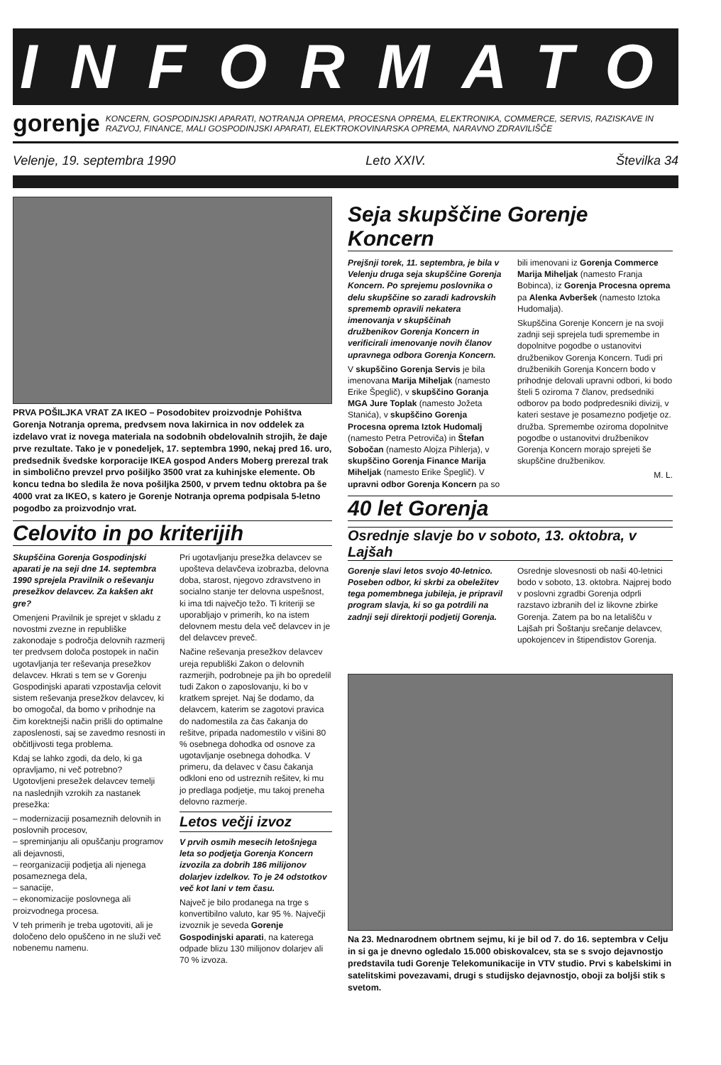INFORMATOR
gorenje
KONCERN, GOSPODINJSKI APARATI, NOTRANJA OPREMA, PROCESNA OPREMA, ELEKTRONIKA, COMMERCE, SERVIS, RAZISKAVE IN RAZVOJ, FINANCE, MALI GOSPODINJSKI APARATI, ELEKTROKOVINARSKA OPREMA, NARAVNO ZDRAVILIŠČE
Velenje, 19. septembra 1990 Leto XXIV. Številka 34
PRVA POŠILJKA VRAT ZA IKEO – Posodobitev proizvodnje Pohištva Gorenja Notranja oprema, predvsem nova lakirnica in nov oddelek za izdelavo vrat iz novega materiala na sodobnih obdelovalnih strojih, že daje prve rezultate. Tako je v ponedeljek, 17. septembra 1990, nekaj pred 16. uro, predsednik švedske korporacije IKEA gospod Anders Moberg prerezal trak in simbolično prevzel prvo pošiljko 3500 vrat za kuhinjske elemente. Ob koncu tedna bo sledila že nova pošiljka 2500, v prvem tednu oktobra pa še 4000 vrat za IKEO, s katero je Gorenje Notranja oprema podpisala 5-letno pogodbo za proizvodnjo vrat.
Celovito in po kriterijih
Skupščina Gorenja Gospodinjski aparati je na seji dne 14. septembra 1990 sprejela Pravilnik o reševanju presežkov delavcev. Za kakšen akt gre?
Omenjeni Pravilnik je sprejet v skladu z novostmi zvezne in republiške zakonodaje s področja delovnih razmerij ter predvsem določa postopek in način ugotavljanja ter reševanja presežkov delavcev. Hkrati s tem se v Gorenju Gospodinjski aparati vzpostavlja celovit sistem reševanja presežkov delavcev, ki bo omogočal, da bomo v prihodnje na čim korektnejši način prišli do optimalne zaposlenosti, saj se zavedmo resnosti in občitljivosti tega problema.
Kdaj se lahko zgodi, da delo, ki ga opravljamo, ni več potrebno? Ugotovljeni presežek delavcev temelji na naslednjih vzrokih za nastanek presežka:
– modernizaciji posameznih delovnih in poslovnih procesov,
– spreminjanju ali opuščanju programov ali dejavnosti,
– reorganizaciji podjetja ali njenega posameznega dela,
– sanacije,
– ekonomizacije poslovnega ali proizvodnega procesa.
V teh primerih je treba ugotoviti, ali je določeno delo opuščeno in ne služi več nobenemu namenu.
Pri ugotavljanju presežka delavcev se upošteva delavčeva izobrazba, delovna doba, starost, njegovo zdravstveno in socialno stanje ter delovna uspešnost, ki ima tdi največjo težo. Ti kriteriji se uporabljajo v primerih, ko na istem delovnem mestu dela več delavcev in je del delavcev preveč.
Načine reševanja presežkov delavcev ureja republiški Zakon o delovnih razmerjih, podrobneje pa jih bo opredelil tudi Zakon o zaposlovanju, ki bo v kratkem sprejet. Naj še dodamo, da delavcem, katerim se zagotovi pravica do nadomestila za čas čakanja do rešitve, pripada nadomestilo v višini 80 % osebnega dohodka od osnove za ugotavljanje osebnega dohodka. V primeru, da delavec v času čakanja odkloni eno od ustreznih rešitev, ki mu jo predlaga podjetje, mu takoj preneha delovno razmerje.
Letos večji izvoz
V prvih osmih mesecih letošnjega leta so podjetja Gorenja Koncern izvozila za dobrih 186 milijonov dolarjev izdelkov. To je 24 odstotkov več kot lani v tem času.
Največ je bilo prodanega na trge s konvertibilno valuto, kar 95 %. Največji izvoznik je seveda Gorenje Gospodinjski aparati, na katerega odpade blizu 130 milijonov dolarjev ali 70 % izvoza.
Seja skupščine Gorenje Koncern
Prejšnji torek, 11. septembra, je bila v Velenju druga seja skupščine Gorenja Koncern. Po sprejemu poslovnika o delu skupščine so zaradi kadrovskih sprememb opravili nekatera imenovanja v skupščinah družbenikov Gorenja Koncern in verificirali imenovanje novih članov upravnega odbora Gorenja Koncern.
V skupščino Gorenja Servis je bila imenovana Marija Miheljak (namesto Erike Špeglič), v skupščino Goranja MGA Jure Toplak (namesto Jožeta Stanića), v skupščino Gorenja Procesna oprema Iztok Hudomalj (namesto Petra Petroviča) in Štefan Sobočan (namesto Alojza Pihlerja), v skupščino Gorenja Finance Marija Miheljak (namesto Erike Špeglič). V upravni odbor Gorenja Koncern pa so bili imenovani iz Gorenja Commerce Marija Miheljak (namesto Franja Bobinca), iz Gorenja Procesna oprema pa Alenka Avberšek (namesto Iztoka Hudomalja).
Skupščina Gorenje Koncern je na svoji zadnji seji sprejela tudi spremembe in dopolnitve pogodbe o ustanovitvi družbenikov Gorenja Koncern. Tudi pri družbenikih Gorenja Koncern bodo v prihodnje delovali upravni odbori, ki bodo šteli 5 oziroma 7 članov, predsedniki odborov pa bodo podpredesniki divizij, v kateri sestave je posamezno podjetje oz. družba. Spremembe oziroma dopolnitve pogodbe o ustanovitvi družbenikov Gorenja Koncern morajo sprejeti še skupščine družbenikov.
M. L.
40 let Gorenja
Osrednje slavje bo v soboto, 13. oktobra, v Lajšah
Gorenje slavi letos svojo 40-letnico. Poseben odbor, ki skrbi za obeležitev tega pomembnega jubileja, je pripravil program slavja, ki so ga potrdili na zadnji seji direktorji podjetij Gorenja.
Osrednje slovesnosti ob naši 40-letnici bodo v soboto, 13. oktobra. Najprej bodo v poslovni zgradbi Gorenja odprli razstavo izbranih del iz likovne zbirke Gorenja. Zatem pa bo na letališču v Lajšah pri Šoštanju srečanje delavcev, upokojencev in štipendistov Gorenja.
Na 23. Mednarodnem obrtnem sejmu, ki je bil od 7. do 16. septembra v Celju in si ga je dnevno ogledalo 15.000 obiskovalcev, sta se s svojo dejavnostjo predstavila tudi Gorenje Telekomunikacije in VTV studio. Prvi s kabelskimi in satelitskimi povezavami, drugi s studijsko dejavnostjo, oboji za boljši stik s svetom.